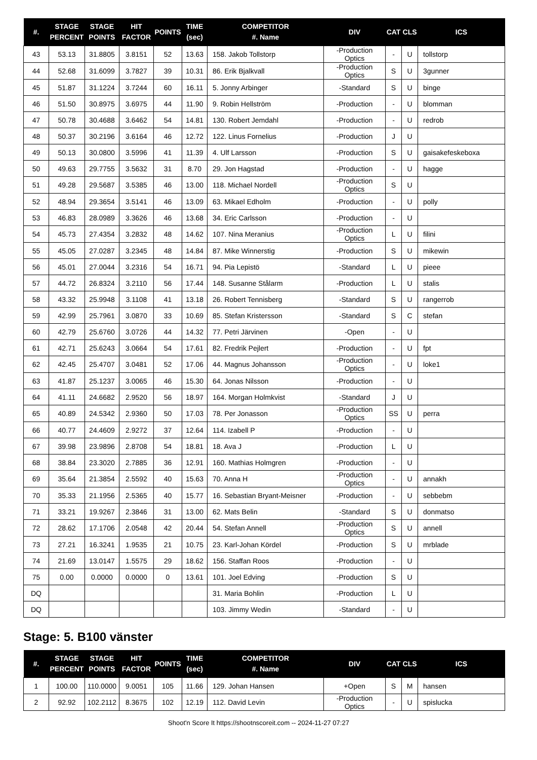| #. | STAGE PERCENT | STAGE POINTS | HIT FACTOR | POINTS | TIME (sec) | COMPETITOR #. Name | DIV | CAT | CLS | ICS |
| --- | --- | --- | --- | --- | --- | --- | --- | --- | --- | --- |
| 43 | 53.13 | 31.8805 | 3.8151 | 52 | 13.63 | 158. Jakob Tollstorp | -Production Optics | - | U | tollstorp |
| 44 | 52.68 | 31.6099 | 3.7827 | 39 | 10.31 | 86. Erik Bjalkvall | -Production Optics | S | U | 3gunner |
| 45 | 51.87 | 31.1224 | 3.7244 | 60 | 16.11 | 5. Jonny Arbinger | -Standard | S | U | binge |
| 46 | 51.50 | 30.8975 | 3.6975 | 44 | 11.90 | 9. Robin Hellström | -Production | - | U | blomman |
| 47 | 50.78 | 30.4688 | 3.6462 | 54 | 14.81 | 130. Robert Jemdahl | -Production | - | U | redrob |
| 48 | 50.37 | 30.2196 | 3.6164 | 46 | 12.72 | 122. Linus Fornelius | -Production | J | U | |
| 49 | 50.13 | 30.0800 | 3.5996 | 41 | 11.39 | 4. Ulf Larsson | -Production | S | U | gaisakefeskeboxa |
| 50 | 49.63 | 29.7755 | 3.5632 | 31 | 8.70 | 29. Jon Hagstad | -Production | - | U | hagge |
| 51 | 49.28 | 29.5687 | 3.5385 | 46 | 13.00 | 118. Michael Nordell | -Production Optics | S | U | |
| 52 | 48.94 | 29.3654 | 3.5141 | 46 | 13.09 | 63. Mikael Edholm | -Production | - | U | polly |
| 53 | 46.83 | 28.0989 | 3.3626 | 46 | 13.68 | 34. Eric Carlsson | -Production | - | U | |
| 54 | 45.73 | 27.4354 | 3.2832 | 48 | 14.62 | 107. Nina Meranius | -Production Optics | L | U | filini |
| 55 | 45.05 | 27.0287 | 3.2345 | 48 | 14.84 | 87. Mike Winnerstig | -Production | S | U | mikewin |
| 56 | 45.01 | 27.0044 | 3.2316 | 54 | 16.71 | 94. Pia Lepistö | -Standard | L | U | pieee |
| 57 | 44.72 | 26.8324 | 3.2110 | 56 | 17.44 | 148. Susanne Stålarm | -Production | L | U | stalis |
| 58 | 43.32 | 25.9948 | 3.1108 | 41 | 13.18 | 26. Robert Tennisberg | -Standard | S | U | rangerrob |
| 59 | 42.99 | 25.7961 | 3.0870 | 33 | 10.69 | 85. Stefan Kristersson | -Standard | S | C | stefan |
| 60 | 42.79 | 25.6760 | 3.0726 | 44 | 14.32 | 77. Petri Järvinen | -Open | - | U | |
| 61 | 42.71 | 25.6243 | 3.0664 | 54 | 17.61 | 82. Fredrik Pejlert | -Production | - | U | fpt |
| 62 | 42.45 | 25.4707 | 3.0481 | 52 | 17.06 | 44. Magnus Johansson | -Production Optics | - | U | loke1 |
| 63 | 41.87 | 25.1237 | 3.0065 | 46 | 15.30 | 64. Jonas Nilsson | -Production | - | U | |
| 64 | 41.11 | 24.6682 | 2.9520 | 56 | 18.97 | 164. Morgan Holmkvist | -Standard | J | U | |
| 65 | 40.89 | 24.5342 | 2.9360 | 50 | 17.03 | 78. Per Jonasson | -Production Optics | SS | U | perra |
| 66 | 40.77 | 24.4609 | 2.9272 | 37 | 12.64 | 114. Izabell P | -Production | - | U | |
| 67 | 39.98 | 23.9896 | 2.8708 | 54 | 18.81 | 18. Ava J | -Production | L | U | |
| 68 | 38.84 | 23.3020 | 2.7885 | 36 | 12.91 | 160. Mathias Holmgren | -Production | - | U | |
| 69 | 35.64 | 21.3854 | 2.5592 | 40 | 15.63 | 70. Anna H | -Production Optics | - | U | annakh |
| 70 | 35.33 | 21.1956 | 2.5365 | 40 | 15.77 | 16. Sebastian Bryant-Meisner | -Production | - | U | sebbebm |
| 71 | 33.21 | 19.9267 | 2.3846 | 31 | 13.00 | 62. Mats Belin | -Standard | S | U | donmatso |
| 72 | 28.62 | 17.1706 | 2.0548 | 42 | 20.44 | 54. Stefan Annell | -Production Optics | S | U | annell |
| 73 | 27.21 | 16.3241 | 1.9535 | 21 | 10.75 | 23. Karl-Johan Kördel | -Production | S | U | mrblade |
| 74 | 21.69 | 13.0147 | 1.5575 | 29 | 18.62 | 156. Staffan Roos | -Production | - | U | |
| 75 | 0.00 | 0.0000 | 0.0000 | 0 | 13.61 | 101. Joel Edving | -Production | S | U | |
| DQ | | | | | | 31. Maria Bohlin | -Production | L | U | |
| DQ | | | | | | 103. Jimmy Wedin | -Standard | - | U | |
Stage: 5. B100 vänster
| #. | STAGE PERCENT | STAGE POINTS | HIT FACTOR | POINTS | TIME (sec) | COMPETITOR #. Name | DIV | CAT | CLS | ICS |
| --- | --- | --- | --- | --- | --- | --- | --- | --- | --- | --- |
| 1 | 100.00 | 110.0000 | 9.0051 | 105 | 11.66 | 129. Johan Hansen | +Open | S | M | hansen |
| 2 | 92.92 | 102.2112 | 8.3675 | 102 | 12.19 | 112. David Levin | -Production Optics | - | U | spislucka |
Shoot'n Score It https://shootnscoreit.com -- 2024-11-27 07:27